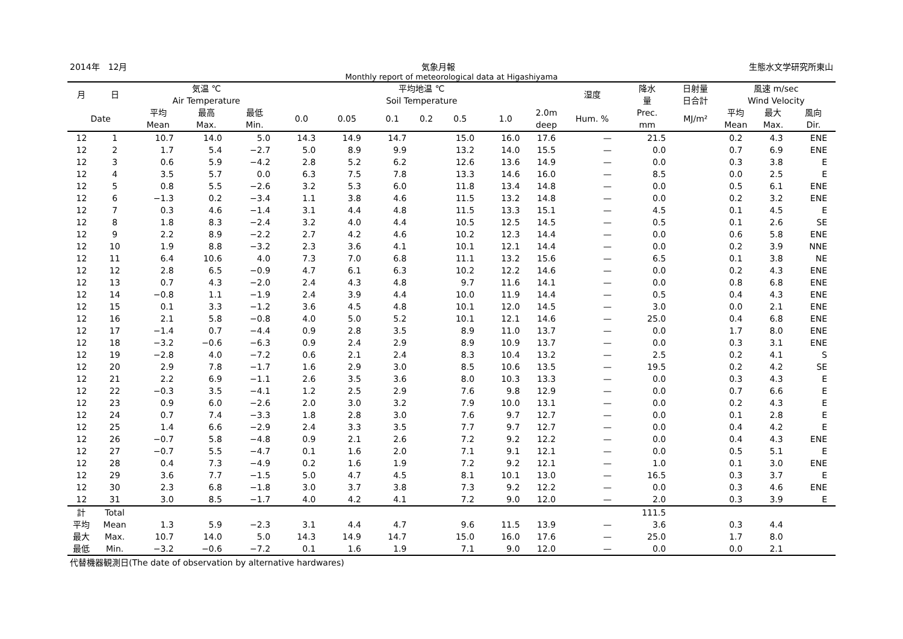2014年　12月 気象月報 生態水文学研究所東山
Monthly report of meteorological data at Higashiyama
| 月 | 日 | 気温 ℃ Air Temperature | | | 平均地温 ℃ Soil Temperature | | | | | | | 湿度 | 降水 量 | 日射量 日合計 | 風速 m/sec Wind Velocity | | |
| --- | --- | --- | --- | --- | --- | --- | --- | --- | --- | --- | --- | --- | --- | --- | --- | --- | --- |
| Date | | 平均 Mean | 最高 Max. | 最低 Min. | 0.0 | 0.05 | 0.1 | 0.2 | 0.5 | 1.0 | 2.0m deep | Hum. % | Prec. mm | MJ/m² | 平均 Mean | 最大 Max. | 風向 Dir. |
| 12 | 1 | 10.7 | 14.0 | 5.0 | 14.3 | 14.9 | 14.7 | | 15.0 | 16.0 | 17.6 | — | 21.5 | | 0.2 | 4.3 | ENE |
| 12 | 2 | 1.7 | 5.4 | −2.7 | 5.0 | 8.9 | 9.9 | | 13.2 | 14.0 | 15.5 | — | 0.0 | | 0.7 | 6.9 | ENE |
| 12 | 3 | 0.6 | 5.9 | −4.2 | 2.8 | 5.2 | 6.2 | | 12.6 | 13.6 | 14.9 | — | 0.0 | | 0.3 | 3.8 | E |
| 12 | 4 | 3.5 | 5.7 | 0.0 | 6.3 | 7.5 | 7.8 | | 13.3 | 14.6 | 16.0 | — | 8.5 | | 0.0 | 2.5 | E |
| 12 | 5 | 0.8 | 5.5 | −2.6 | 3.2 | 5.3 | 6.0 | | 11.8 | 13.4 | 14.8 | — | 0.0 | | 0.5 | 6.1 | ENE |
| 12 | 6 | −1.3 | 0.2 | −3.4 | 1.1 | 3.8 | 4.6 | | 11.5 | 13.2 | 14.8 | — | 0.0 | | 0.2 | 3.2 | ENE |
| 12 | 7 | 0.3 | 4.6 | −1.4 | 3.1 | 4.4 | 4.8 | | 11.5 | 13.3 | 15.1 | — | 4.5 | | 0.1 | 4.5 | E |
| 12 | 8 | 1.8 | 8.3 | −2.4 | 3.2 | 4.0 | 4.4 | | 10.5 | 12.5 | 14.5 | — | 0.5 | | 0.1 | 2.6 | SE |
| 12 | 9 | 2.2 | 8.9 | −2.2 | 2.7 | 4.2 | 4.6 | | 10.2 | 12.3 | 14.4 | — | 0.0 | | 0.6 | 5.8 | ENE |
| 12 | 10 | 1.9 | 8.8 | −3.2 | 2.3 | 3.6 | 4.1 | | 10.1 | 12.1 | 14.4 | — | 0.0 | | 0.2 | 3.9 | NNE |
| 12 | 11 | 6.4 | 10.6 | 4.0 | 7.3 | 7.0 | 6.8 | | 11.1 | 13.2 | 15.6 | — | 6.5 | | 0.1 | 3.8 | NE |
| 12 | 12 | 2.8 | 6.5 | −0.9 | 4.7 | 6.1 | 6.3 | | 10.2 | 12.2 | 14.6 | — | 0.0 | | 0.2 | 4.3 | ENE |
| 12 | 13 | 0.7 | 4.3 | −2.0 | 2.4 | 4.3 | 4.8 | | 9.7 | 11.6 | 14.1 | — | 0.0 | | 0.8 | 6.8 | ENE |
| 12 | 14 | −0.8 | 1.1 | −1.9 | 2.4 | 3.9 | 4.4 | | 10.0 | 11.9 | 14.4 | — | 0.5 | | 0.4 | 4.3 | ENE |
| 12 | 15 | 0.1 | 3.3 | −1.2 | 3.6 | 4.5 | 4.8 | | 10.1 | 12.0 | 14.5 | — | 3.0 | | 0.0 | 2.1 | ENE |
| 12 | 16 | 2.1 | 5.8 | −0.8 | 4.0 | 5.0 | 5.2 | | 10.1 | 12.1 | 14.6 | — | 25.0 | | 0.4 | 6.8 | ENE |
| 12 | 17 | −1.4 | 0.7 | −4.4 | 0.9 | 2.8 | 3.5 | | 8.9 | 11.0 | 13.7 | — | 0.0 | | 1.7 | 8.0 | ENE |
| 12 | 18 | −3.2 | −0.6 | −6.3 | 0.9 | 2.4 | 2.9 | | 8.9 | 10.9 | 13.7 | — | 0.0 | | 0.3 | 3.1 | ENE |
| 12 | 19 | −2.8 | 4.0 | −7.2 | 0.6 | 2.1 | 2.4 | | 8.3 | 10.4 | 13.2 | — | 2.5 | | 0.2 | 4.1 | S |
| 12 | 20 | 2.9 | 7.8 | −1.7 | 1.6 | 2.9 | 3.0 | | 8.5 | 10.6 | 13.5 | — | 19.5 | | 0.2 | 4.2 | SE |
| 12 | 21 | 2.2 | 6.9 | −1.1 | 2.6 | 3.5 | 3.6 | | 8.0 | 10.3 | 13.3 | — | 0.0 | | 0.3 | 4.3 | E |
| 12 | 22 | −0.3 | 3.5 | −4.1 | 1.2 | 2.5 | 2.9 | | 7.6 | 9.8 | 12.9 | — | 0.0 | | 0.7 | 6.6 | E |
| 12 | 23 | 0.9 | 6.0 | −2.6 | 2.0 | 3.0 | 3.2 | | 7.9 | 10.0 | 13.1 | — | 0.0 | | 0.2 | 4.3 | E |
| 12 | 24 | 0.7 | 7.4 | −3.3 | 1.8 | 2.8 | 3.0 | | 7.6 | 9.7 | 12.7 | — | 0.0 | | 0.1 | 2.8 | E |
| 12 | 25 | 1.4 | 6.6 | −2.9 | 2.4 | 3.3 | 3.5 | | 7.7 | 9.7 | 12.7 | — | 0.0 | | 0.4 | 4.2 | E |
| 12 | 26 | −0.7 | 5.8 | −4.8 | 0.9 | 2.1 | 2.6 | | 7.2 | 9.2 | 12.2 | — | 0.0 | | 0.4 | 4.3 | ENE |
| 12 | 27 | −0.7 | 5.5 | −4.7 | 0.1 | 1.6 | 2.0 | | 7.1 | 9.1 | 12.1 | — | 0.0 | | 0.5 | 5.1 | E |
| 12 | 28 | 0.4 | 7.3 | −4.9 | 0.2 | 1.6 | 1.9 | | 7.2 | 9.2 | 12.1 | — | 1.0 | | 0.1 | 3.0 | ENE |
| 12 | 29 | 3.6 | 7.7 | −1.5 | 5.0 | 4.7 | 4.5 | | 8.1 | 10.1 | 13.0 | — | 16.5 | | 0.3 | 3.7 | E |
| 12 | 30 | 2.3 | 6.8 | −1.8 | 3.0 | 3.7 | 3.8 | | 7.3 | 9.2 | 12.2 | — | 0.0 | | 0.3 | 4.6 | ENE |
| 12 | 31 | 3.0 | 8.5 | −1.7 | 4.0 | 4.2 | 4.1 | | 7.2 | 9.0 | 12.0 | — | 2.0 | | 0.3 | 3.9 | E |
| 計 | Total | | | | | | | | | | | | 111.5 | | | | |
| 平均 | Mean | 1.3 | 5.9 | −2.3 | 3.1 | 4.4 | 4.7 | | 9.6 | 11.5 | 13.9 | — | 3.6 | | 0.3 | 4.4 | |
| 最大 | Max. | 10.7 | 14.0 | 5.0 | 14.3 | 14.9 | 14.7 | | 15.0 | 16.0 | 17.6 | — | 25.0 | | 1.7 | 8.0 | |
| 最低 | Min. | −3.2 | −0.6 | −7.2 | 0.1 | 1.6 | 1.9 | | 7.1 | 9.0 | 12.0 | — | 0.0 | | 0.0 | 2.1 | |
代替機器観測日(The date of observation by alternative hardwares)